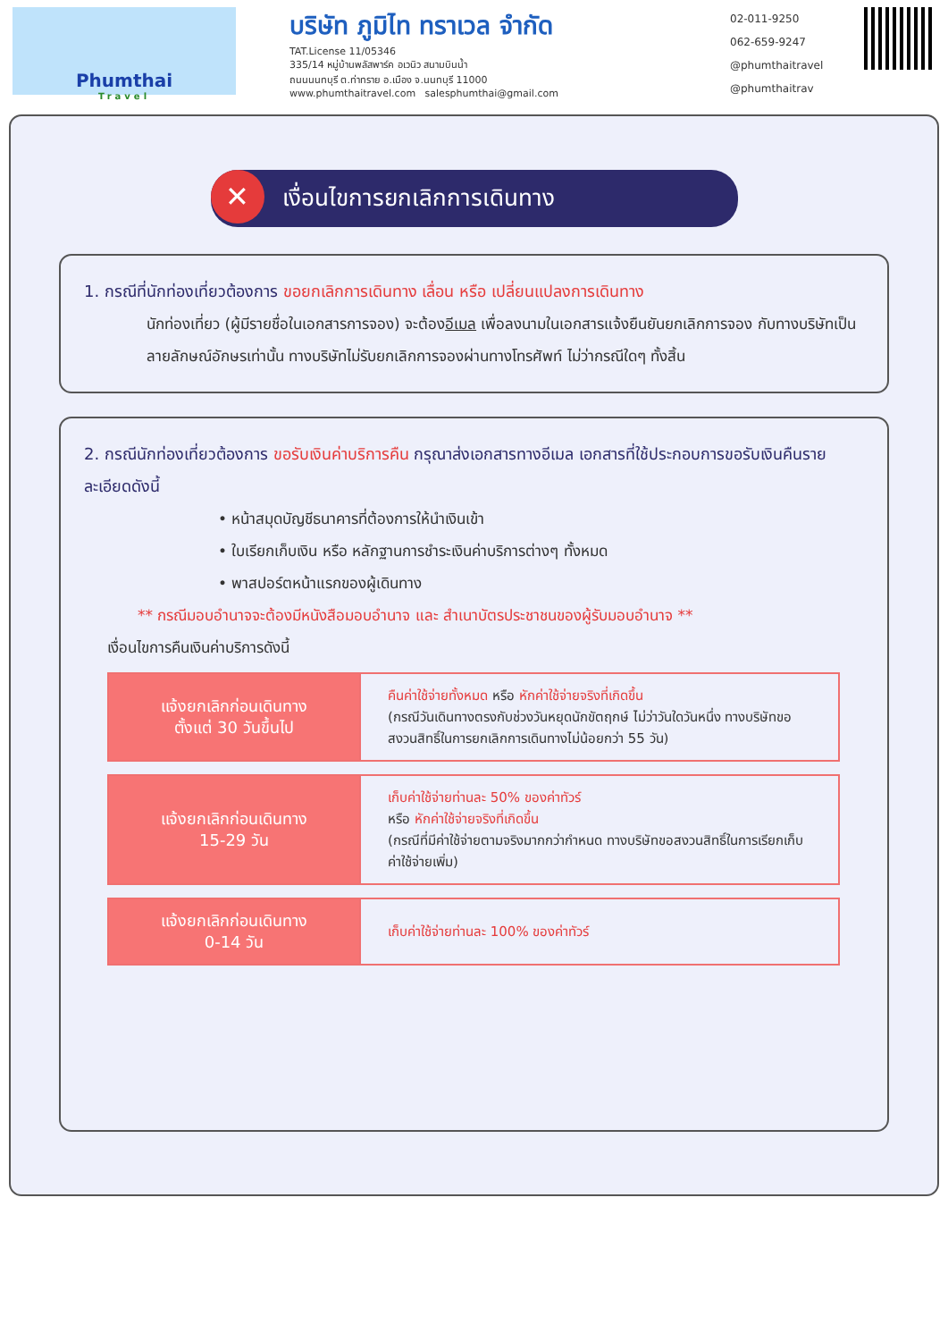Phumthai
Travel
บริษัท ภูมิไท ทราเวล จำกัด
TAT.License 11/05346
335/14 หมู่บ้านพลัสพาร์ค อเวนิว สนามบินน้ำ
ถนนนนทบุรี ต.ท่าทราย อ.เมือง จ.นนทบุรี 11000
www.phumthaitravel.com salesphumthai@gmail.com
02-011-9250
062-659-9247
@phumthaitravel
@phumthaitrav
✕ เงื่อนไขการยกเลิกการเดินทาง
1. กรณีที่นักท่องเที่ยวต้องการ ขอยกเลิกการเดินทาง เลื่อน หรือ เปลี่ยนแปลงการเดินทาง
นักท่องเที่ยว (ผู้มีรายชื่อในเอกสารการจอง) จะต้องอีเมล เพื่อลงนามในเอกสารแจ้งยืนยันยกเลิกการจอง กับทางบริษัทเป็นลายลักษณ์อักษรเท่านั้น ทางบริษัทไม่รับยกเลิกการจองผ่านทางโทรศัพท์ ไม่ว่ากรณีใดๆ ทั้งสิ้น
2. กรณีนักท่องเที่ยวต้องการ ขอรับเงินค่าบริการคืน กรุณาส่งเอกสารทางอีเมล เอกสารที่ใช้ประกอบการขอรับเงินคืนรายละเอียดดังนี้
• หน้าสมุดบัญชีธนาคารที่ต้องการให้นำเงินเข้า
• ใบเรียกเก็บเงิน หรือ หลักฐานการชำระเงินค่าบริการต่างๆ ทั้งหมด
• พาสปอร์ตหน้าแรกของผู้เดินทาง
** กรณีมอบอำนาจจะต้องมีหนังสือมอบอำนาจ และ สำเนาบัตรประชาชนของผู้รับมอบอำนาจ **
เงื่อนไขการคืนเงินค่าบริการดังนี้
| แจ้งยกเลิกก่อนเดินทาง ตั้งแต่ 30 วันขึ้นไป | คืนค่าใช้จ่ายทั้งหมด หรือ หักค่าใช้จ่ายจริงที่เกิดขึ้น (กรณีวันเดินทางตรงกับช่วงวันหยุดนักขัตฤกษ์ ไม่ว่าวันใดวันหนึ่ง ทางบริษัทขอสงวนสิทธิ์ในการยกเลิกการเดินทางไม่น้อยกว่า 55 วัน) |
| แจ้งยกเลิกก่อนเดินทาง 15-29 วัน | เก็บค่าใช้จ่ายท่านละ 50% ของค่าทัวร์ หรือ หักค่าใช้จ่ายจริงที่เกิดขึ้น (กรณีที่มีค่าใช้จ่ายตามจริงมากกว่ากำหนด ทางบริษัทขอสงวนสิทธิ์ในการเรียกเก็บค่าใช้จ่ายเพิ่ม) |
| แจ้งยกเลิกก่อนเดินทาง 0-14 วัน | เก็บค่าใช้จ่ายท่านละ 100% ของค่าทัวร์ |